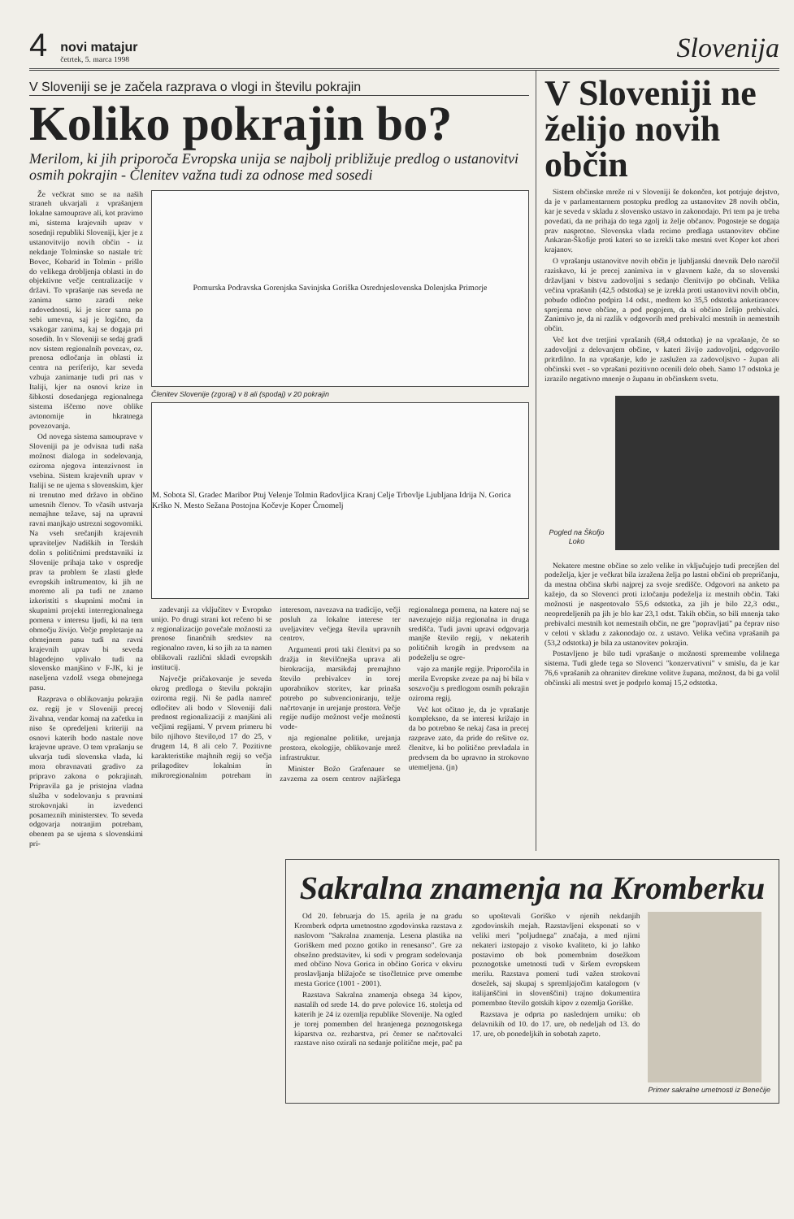4
novi matajur
četrtek, 5. marca 1998
Slovenija
V Sloveniji se je začela razprava o vlogi in številu pokrajin
Koliko pokrajin bo?
Merilom, ki jih priporoča Evropska unija se najbolj približuje predlog o ustanovitvi osmih pokrajin - Členitev važna tudi za odnose med sosedi
Že večkrat smo se na naših straneh ukvarjali z vprašanjem lokalne samouprave ali, kot pravimo mi, sistema krajevnih uprav v sosednji republiki Sloveniji, kjer je z ustanovitvijo novih občin - iz nekdanje Tolminske so nastale tri: Bovec, Kobarid in Tolmin - prišlo do velikega drobljenja oblasti in do objektivne večje centralizacije v državi. To vprašanje nas seveda ne zanima samo zaradi neke radovednosti, ki je sicer sama po sebi umevna, saj je logično, da vsakogar zanima, kaj se dogaja pri sosedih. In v Sloveniji se sedaj gradi nov sistem regionalnih povezav, oz. prenosa odločanja in oblasti iz centra na periferijo, kar seveda vzbuja zanimanje tudi pri nas v Italiji, kjer na osnovi krize in šibkosti dosedanjega regionalnega sistema iščemo nove oblike avtonomije in hkratnega povezovanja.
Od novega sistema samouprave v Sloveniji pa je odvisna tudi naša možnost dialoga in sodelovanja, oziroma njegova intenzivnost in vsebina. Sistem krajevnih uprav v Italiji se ne ujema s slovenskim, kjer ni trenutno med državo in občino umesnih členov. To včasih ustvarja nemajhne težave, saj na upravni ravni manjkajo ustrezni sogovorniki. Na vseh srečanjih krajevnih upraviteljev Nadiških in Terskih dolin s političnimi predstavniki iz Slovenije prihaja tako v ospredje prav ta problem še zlasti glede evropskih inštrumentov, ki jih ne moremo ali pa tudi ne znamo izkoristiti s skupnimi močmi in skupnimi projekti interregionalnega pomena v interesu ljudi, ki na tem območju živijo. Večje prepletanje na obmejnem pasu tudi na ravni krajevnih uprav bi seveda blagodejno vplivalo tudi na slovensko manjšino v F-JK, ki je naseljena vzdolž vsega obmejnega pasu.
Razprava o oblikovanju pokrajin oz. regij je v Sloveniji precej živahna, vendar komaj na začetku in niso še opredeljeni kriteriji na osnovi katerih bodo nastale nove krajevne uprave. O tem vprašanju se ukvarja tudi slovenska vlada, ki mora obravnavati gradivo za pripravo zakona o pokrajinah. Pripravila ga je pristojna vladna služba v sodelovanju s pravnimi strokovnjaki in izvedenci posameznih ministerstev. To seveda odgovarja notranjim potrebam, obenem pa se ujema s slovenskimi pri-
Pomurska Podravska Gorenjska Savinjska Goriška Osrednjeslovenska Dolenjska Primorje
Členitev Slovenije (zgoraj) v 8 ali (spodaj) v 20 pokrajin
M. Sobota Sl. Gradec Maribor Ptuj Velenje Tolmin Radovljica Kranj Celje Trbovlje Ljubljana Idrija N. Gorica Krško N. Mesto Sežana Postojna Kočevje Koper Črnomelj
zadevanji za vključitev v Evropsko unijo. Po drugi strani kot rečeno bi se z regionalizacijo povečale možnosti za prenose finančnih sredstev na regionalno raven, ki so jih za ta namen oblikovali različni skladi evropskih institucij.
Največje pričakovanje je seveda okrog predloga o številu pokrajin oziroma regij. Ni še padla namreč odločitev ali bodo v Sloveniji dali prednost regionalizaciji z manjšini ali večjimi regijami. V prvem primeru bi bilo njihovo število,od 17 do 25, v drugem 14, 8 ali celo 7. Pozitivne karakteristike majhnih regij so večja prilagoditev lokalnim in mikroregionalnim potrebam in interesom, navezava na tradicijo, večji posluh za lokalne interese ter uveljavitev večjega števila upravnih centrov.
Argumenti proti taki členitvi pa so dražja in številčnejša uprava ali birokracija, marsikdaj premajhno število prebivalcev in torej uporabnikov storitev, kar prinaša potrebo po subvencioniranju, težje načrtovanje in urejanje prostora. Večje regije nudijo možnost večje možnosti vode-
nja regionalne politike, urejanja prostora, ekologije, oblikovanje mrež infrastruktur.
Minister Božo Grafenauer se zavzema za osem centrov najširšega regionalnega pomena, na katere naj se navezujejo nižja regionalna in druga središča. Tudi javni upravi odgovarja manjše število regij, v nekaterih političnih krogih in predvsem na podeželju se ogre-
vajo za manjše regije. Priporočila in merila Evropske zveze pa naj bi bila v soszvočju s predlogom osmih pokrajin oziroma regij.
Več kot očitno je, da je vprašanje kompleksno, da se interesi križajo in da bo potrebno še nekaj časa in precej razprave zato, da pride do rešitve oz. členitve, ki bo politično prevladala in predvsem da bo upravno in strokovno utemeljena. (jn)
V Sloveniji ne želijo novih občin
Sistem občinske mreže ni v Sloveniji še dokončen, kot potrjuje dejstvo, da je v parlamentarnem postopku predlog za ustanovitev 28 novih občin, kar je seveda v skladu z slovensko ustavo in zakonodajo. Pri tem pa je treba povedati, da ne prihaja do tega zgolj iz želje občanov. Pogosteje se dogaja prav nasprotno. Slovenska vlada recimo predlaga ustanovitev občine Ankaran-Škofije proti kateri so se izrekli tako mestni svet Koper kot zbori krajanov.
O vprašanju ustanovitve novih občin je ljubljanski dnevnik Delo naročil raziskavo, ki je precej zanimiva in v glavnem kaže, da so slovenski državljani v bistvu zadovoljni s sedanjo členitvijo po občinah. Velika večina vprašanih (42,5 odstotka) se je izrekla proti ustanovitvi novih občin, pobudo odločno podpira 14 odst., medtem ko 35,5 odstotka anketirancev sprejema nove občine, a pod pogojem, da si občino želijo prebivalci. Zanimivo je, da ni razlik v odgovorih med prebivalci mestnih in nemestnih občin.
Več kot dve tretjini vprašanih (68,4 odstotka) je na vprašanje, če so zadovoljni z delovanjem občine, v kateri živijo zadovoljni, odgovorilo pritrdilno. In na vprašanje, kdo je zaslužen za zadovoljstvo - župan ali občinski svet - so vprašani pozitivno ocenili delo obeh. Samo 17 odstoka je izrazilo negativno mnenje o županu in občinskem svetu.
Pogled na Škofjo Loko
Nekatere mestne občine so zelo velike in vključujejo tudi precejšen del podeželja, kjer je večkrat bila izražena želja po lastni občini ob prepričanju, da mestna občina skrbi najprej za svoje središče. Odgovori na anketo pa kažejo, da so Slovenci proti izločanju podeželja iz mestnih občin. Taki možnosti je nasprotovalo 55,6 odstotka, za jih je bilo 22,3 odst., neopredeljenih pa jih je blo kar 23,1 odst. Takih občin, so bili mnenja tako prebivalci mestnih kot nemestnih občin, ne gre "popravljati" pa čeprav niso v celoti v skladu z zakonodajo oz. z ustavo. Velika večina vprašanih pa (53,2 odstotka) je bila za ustanovitev pokrajin.
Postavljeno je bilo tudi vprašanje o možnosti spremembe volilnega sistema. Tudi glede tega so Slovenci "konzervativni" v smislu, da je kar 76,6 vprašanih za ohranitev direktne volitve župana, možnost, da bi ga volil občinski ali mestni svet je podprlo komaj 15,2 odstotka.
Sakralna znamenja na Kromberku
Od 20. februarja do 15. aprila je na gradu Kromberk odprta umetnostno zgodovinska razstava z naslovom "Sakralna znamenja. Lesena plastika na Goriškem med pozno gotiko in renesanso". Gre za obsežno predstavitev, ki sodi v program sodelovanja med občino Nova Gorica in občino Gorica v okviru proslavljanja bližajoče se tisočletnice prve omembe mesta Gorice (1001 - 2001).
Razstava Sakralna znamenja obsega 34 kipov, nastalih od srede 14. do prve polovice 16. stoletja od katerih je 24 iz ozemlja republike Slovenije. Na ogled je torej pomemben del hranjenega poznogotskega kiparstva oz. rezbarstva, pri čemer se načrtovalci razstave niso ozirali na sedanje politične meje, pač pa so upoštevali Goriško v njenih nekdanjih zgodovinskih mejah. Razstavljeni eksponati so v veliki meri "poljudnega" značaja, a med njimi nekateri izstopajo z visoko kvaliteto, ki jo lahko postavimo ob bok pomembnim dosežkom poznogotske umetnosti tudi v širšem evropskem merilu. Razstava pomeni tudi važen strokovni dosežek, saj skupaj s spremljajočim katalogom (v italijanščini in slovenščini) trajno dokumentira pomembno število gotskih kipov z ozemlja Goriške.
Razstava je odprta po naslednjem urniku: ob delavnikih od 10. do 17. ure, ob nedeljah od 13. do 17. ure, ob ponedeljkih in sobotah zaprto.
Primer sakralne umetnosti iz Benečije